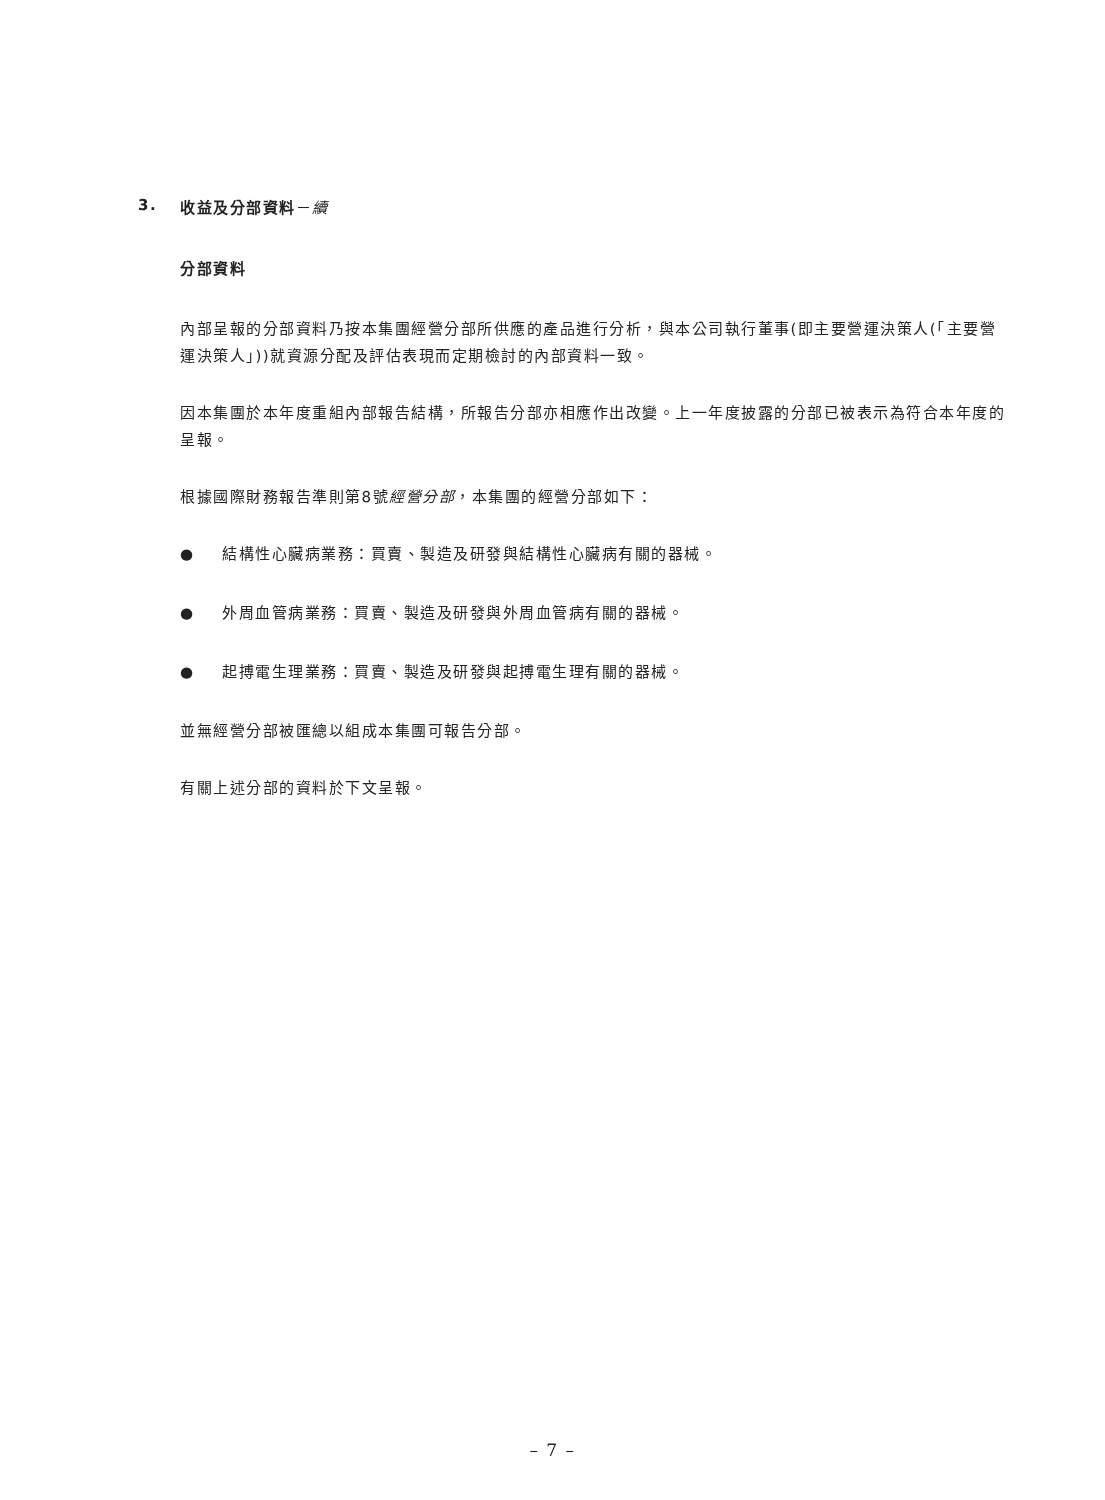3. 收益及分部資料－續
分部資料
內部呈報的分部資料乃按本集團經營分部所供應的產品進行分析，與本公司執行董事(即主要營運決策人(「主要營運決策人」))就資源分配及評估表現而定期檢討的內部資料一致。
因本集團於本年度重組內部報告結構，所報告分部亦相應作出改變。上一年度披露的分部已被表示為符合本年度的呈報。
根據國際財務報告準則第8號經營分部，本集團的經營分部如下：
● 結構性心臟病業務：買賣、製造及研發與結構性心臟病有關的器械。
● 外周血管病業務：買賣、製造及研發與外周血管病有關的器械。
● 起搏電生理業務：買賣、製造及研發與起搏電生理有關的器械。
並無經營分部被匯總以組成本集團可報告分部。
有關上述分部的資料於下文呈報。
– 7 –